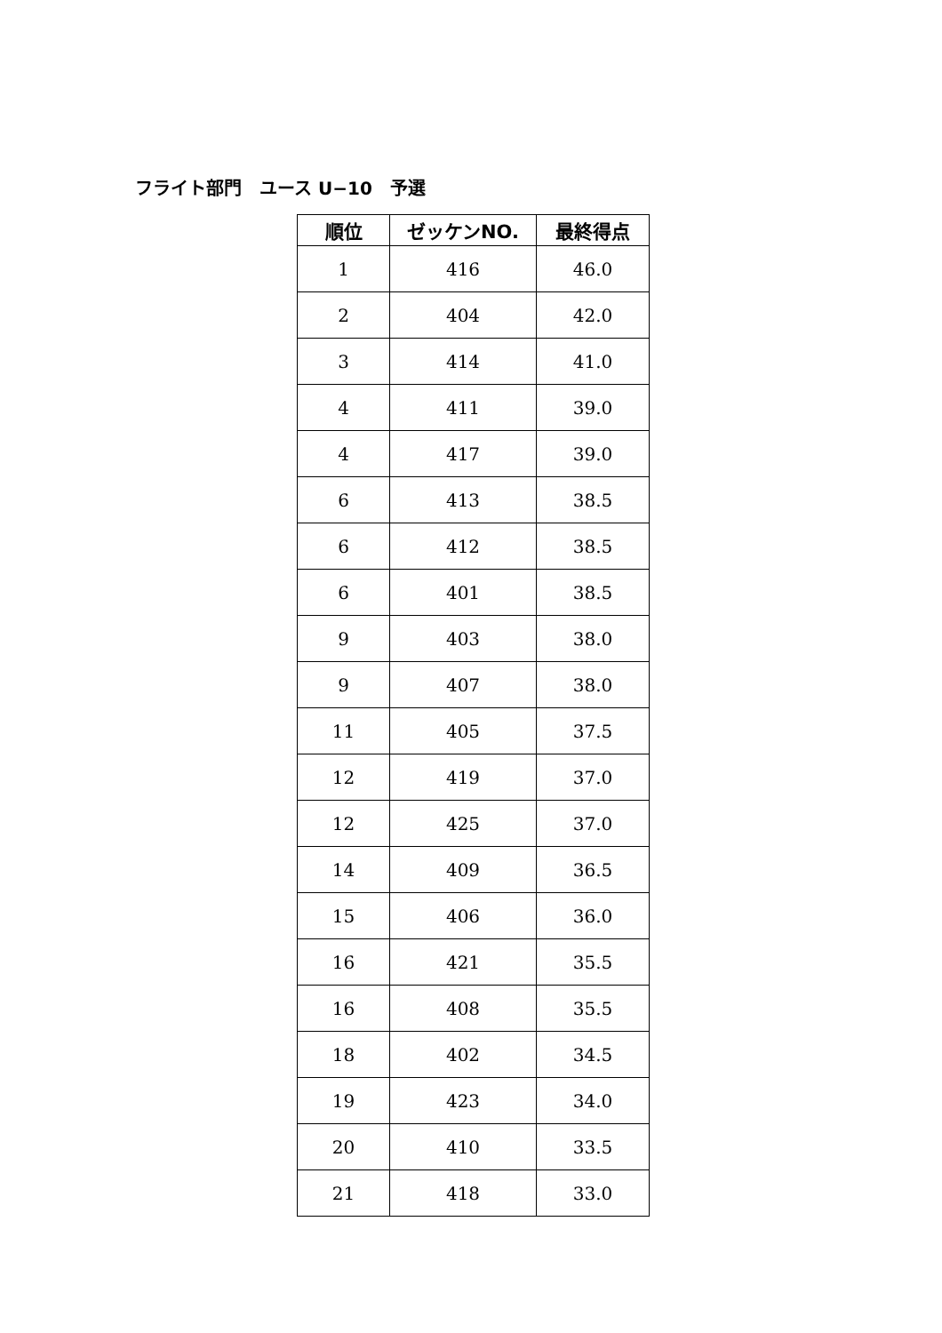フライト部門　ユース U−10　予選
| 順位 | ゼッケンNO. | 最終得点 |
| --- | --- | --- |
| 1 | 416 | 46.0 |
| 2 | 404 | 42.0 |
| 3 | 414 | 41.0 |
| 4 | 411 | 39.0 |
| 4 | 417 | 39.0 |
| 6 | 413 | 38.5 |
| 6 | 412 | 38.5 |
| 6 | 401 | 38.5 |
| 9 | 403 | 38.0 |
| 9 | 407 | 38.0 |
| 11 | 405 | 37.5 |
| 12 | 419 | 37.0 |
| 12 | 425 | 37.0 |
| 14 | 409 | 36.5 |
| 15 | 406 | 36.0 |
| 16 | 421 | 35.5 |
| 16 | 408 | 35.5 |
| 18 | 402 | 34.5 |
| 19 | 423 | 34.0 |
| 20 | 410 | 33.5 |
| 21 | 418 | 33.0 |